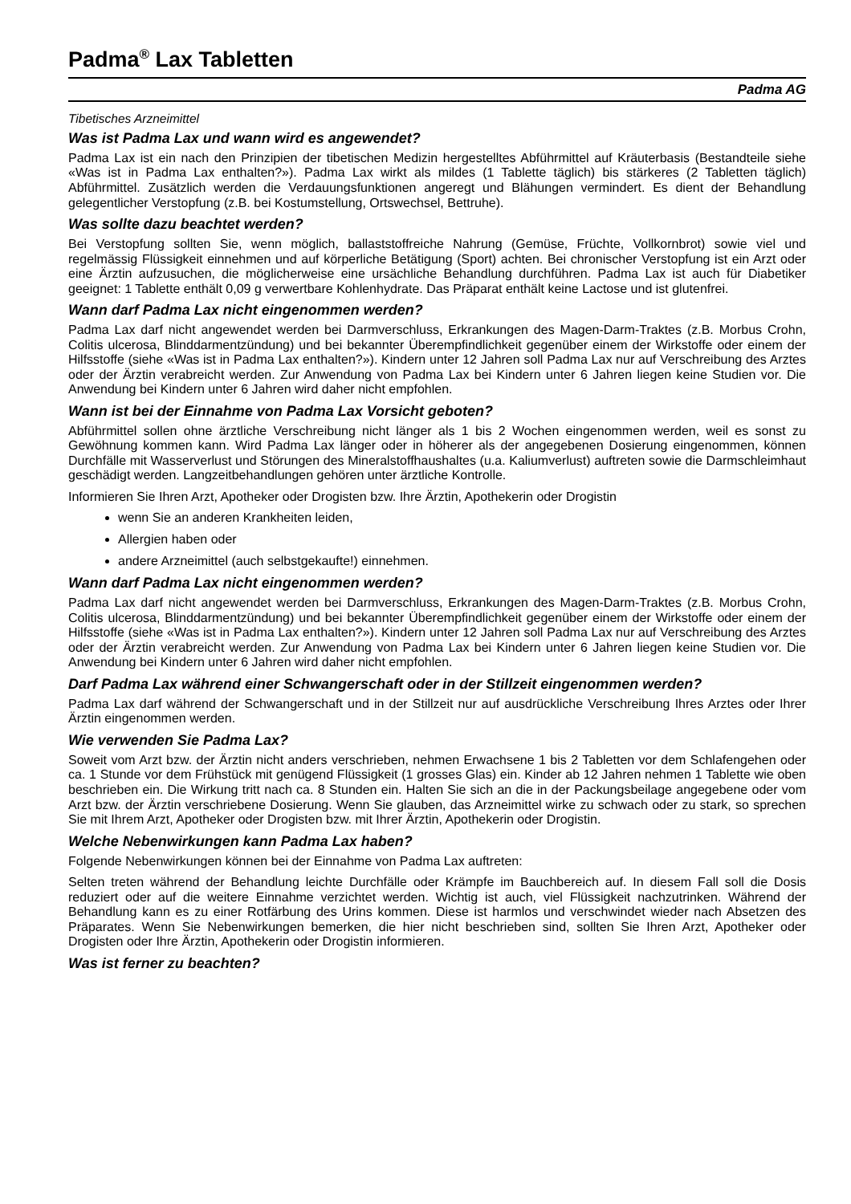Padma<sup>®</sup> Lax Tabletten
Padma AG
Tibetisches Arzneimittel
Was ist Padma Lax und wann wird es angewendet?
Padma Lax ist ein nach den Prinzipien der tibetischen Medizin hergestelltes Abführmittel auf Kräuterbasis (Bestandteile siehe «Was ist in Padma Lax enthalten?»). Padma Lax wirkt als mildes (1 Tablette täglich) bis stärkeres (2 Tabletten täglich) Abführmittel. Zusätzlich werden die Verdauungsfunktionen angeregt und Blähungen vermindert. Es dient der Behandlung gelegentlicher Verstopfung (z.B. bei Kostumstellung, Ortswechsel, Bettruhe).
Was sollte dazu beachtet werden?
Bei Verstopfung sollten Sie, wenn möglich, ballaststoffreiche Nahrung (Gemüse, Früchte, Vollkornbrot) sowie viel und regelmässig Flüssigkeit einnehmen und auf körperliche Betätigung (Sport) achten. Bei chronischer Verstopfung ist ein Arzt oder eine Ärztin aufzusuchen, die möglicherweise eine ursächliche Behandlung durchführen. Padma Lax ist auch für Diabetiker geeignet: 1 Tablette enthält 0,09 g verwertbare Kohlenhydrate. Das Präparat enthält keine Lactose und ist glutenfrei.
Wann darf Padma Lax nicht eingenommen werden?
Padma Lax darf nicht angewendet werden bei Darmverschluss, Erkrankungen des Magen-Darm-Traktes (z.B. Morbus Crohn, Colitis ulcerosa, Blinddarmentzündung) und bei bekannter Überempfindlichkeit gegenüber einem der Wirkstoffe oder einem der Hilfsstoffe (siehe «Was ist in Padma Lax enthalten?»). Kindern unter 12 Jahren soll Padma Lax nur auf Verschreibung des Arztes oder der Ärztin verabreicht werden. Zur Anwendung von Padma Lax bei Kindern unter 6 Jahren liegen keine Studien vor. Die Anwendung bei Kindern unter 6 Jahren wird daher nicht empfohlen.
Wann ist bei der Einnahme von Padma Lax Vorsicht geboten?
Abführmittel sollen ohne ärztliche Verschreibung nicht länger als 1 bis 2 Wochen eingenommen werden, weil es sonst zu Gewöhnung kommen kann. Wird Padma Lax länger oder in höherer als der angegebenen Dosierung eingenommen, können Durchfälle mit Wasserverlust und Störungen des Mineralstoffhaushaltes (u.a. Kaliumverlust) auftreten sowie die Darmschleimhaut geschädigt werden. Langzeitbehandlungen gehören unter ärztliche Kontrolle.
Informieren Sie Ihren Arzt, Apotheker oder Drogisten bzw. Ihre Ärztin, Apothekerin oder Drogistin
wenn Sie an anderen Krankheiten leiden,
Allergien haben oder
andere Arzneimittel (auch selbstgekaufte!) einnehmen.
Wann darf Padma Lax nicht eingenommen werden?
Padma Lax darf nicht angewendet werden bei Darmverschluss, Erkrankungen des Magen-Darm-Traktes (z.B. Morbus Crohn, Colitis ulcerosa, Blinddarmentzündung) und bei bekannter Überempfindlichkeit gegenüber einem der Wirkstoffe oder einem der Hilfsstoffe (siehe «Was ist in Padma Lax enthalten?»). Kindern unter 12 Jahren soll Padma Lax nur auf Verschreibung des Arztes oder der Ärztin verabreicht werden. Zur Anwendung von Padma Lax bei Kindern unter 6 Jahren liegen keine Studien vor. Die Anwendung bei Kindern unter 6 Jahren wird daher nicht empfohlen.
Darf Padma Lax während einer Schwangerschaft oder in der Stillzeit eingenommen werden?
Padma Lax darf während der Schwangerschaft und in der Stillzeit nur auf ausdrückliche Verschreibung Ihres Arztes oder Ihrer Ärztin eingenommen werden.
Wie verwenden Sie Padma Lax?
Soweit vom Arzt bzw. der Ärztin nicht anders verschrieben, nehmen Erwachsene 1 bis 2 Tabletten vor dem Schlafengehen oder ca. 1 Stunde vor dem Frühstück mit genügend Flüssigkeit (1 grosses Glas) ein. Kinder ab 12 Jahren nehmen 1 Tablette wie oben beschrieben ein. Die Wirkung tritt nach ca. 8 Stunden ein. Halten Sie sich an die in der Packungsbeilage angegebene oder vom Arzt bzw. der Ärztin verschriebene Dosierung. Wenn Sie glauben, das Arzneimittel wirke zu schwach oder zu stark, so sprechen Sie mit Ihrem Arzt, Apotheker oder Drogisten bzw. mit Ihrer Ärztin, Apothekerin oder Drogistin.
Welche Nebenwirkungen kann Padma Lax haben?
Folgende Nebenwirkungen können bei der Einnahme von Padma Lax auftreten:
Selten treten während der Behandlung leichte Durchfälle oder Krämpfe im Bauchbereich auf. In diesem Fall soll die Dosis reduziert oder auf die weitere Einnahme verzichtet werden. Wichtig ist auch, viel Flüssigkeit nachzutrinken. Während der Behandlung kann es zu einer Rotfärbung des Urins kommen. Diese ist harmlos und verschwindet wieder nach Absetzen des Präparates. Wenn Sie Nebenwirkungen bemerken, die hier nicht beschrieben sind, sollten Sie Ihren Arzt, Apotheker oder Drogisten oder Ihre Ärztin, Apothekerin oder Drogistin informieren.
Was ist ferner zu beachten?